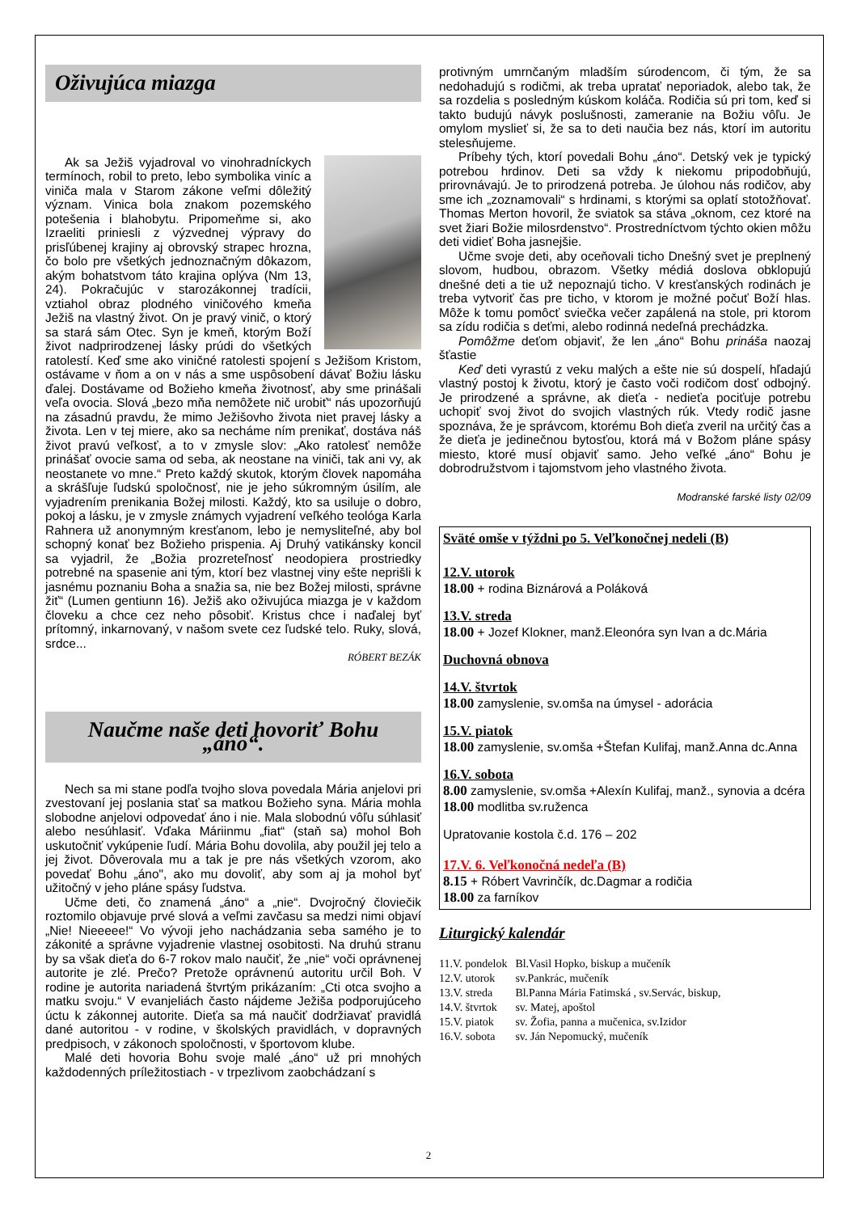Oživujúca miazga
Ak sa Ježiš vyjadroval vo vinohradníckych termínoch, robil to preto, lebo symbolika viníc a viniča mala v Starom zákone veľmi dôležitý význam. Vinica bola znakom pozemského potešenia i blahobytu. Pripomeňme si, ako Izraeliti priniesli z výzvednej výpravy do prisľúbenej krajiny aj obrovský strapec hrozna, čo bolo pre všetkých jednoznačným dôkazom, akým bohatstvom táto krajina oplýva (Nm 13, 24). Pokračujúc v starozákonnej tradícii, vztiahol obraz plodného viničového kmeňa Ježiš na vlastný život. On je pravý vinič, o ktorý sa stará sám Otec. Syn je kmeň, ktorým Boží život nadprirodzenej lásky prúdi do všetkých ratolestí. Keď sme ako viničné ratolesti spojení s Ježišom Kristom, ostávame v ňom a on v nás a sme uspôsobení dávať Božiu lásku ďalej. Dostávame od Božieho kmeňa životnosť, aby sme prinášali veľa ovocia. Slová „bezo mňa nemôžete nič urobiť“ nás upozorňujú na zásadnú pravdu, že mimo Ježišovho života niet pravej lásky a života. Len v tej miere, ako sa necháme ním prenikať, dostáva náš život pravú veľkosť, a to v zmysle slov: „Ako ratolesť nemôže prinášať ovocie sama od seba, ak neostane na viniči, tak ani vy, ak neostanete vo mne.“ Preto každý skutok, ktorým človek napomáha a skrášľuje ľudskú spoločnosť, nie je jeho súkromným úsilím, ale vyjadrením prenikania Božej milosti. Každý, kto sa usiluje o dobro, pokoj a lásku, je v zmysle známych vyjadrení veľkého teológa Karla Rahnera už anonymným kresťanom, lebo je nemysliteľné, aby bol schopný konať bez Božieho prispenia. Aj Druhý vatikánsky koncil sa vyjadril, že „Božia prozreteľnosť neodopiera prostriedky potrebné na spasenie ani tým, ktorí bez vlastnej viny ešte neprišli k jasnému poznaniu Boha a snažia sa, nie bez Božej milosti, správne žiť“ (Lumen gentiunn 16). Ježiš ako oživujúca miazga je v každom človeku a chce cez neho pôsobiť. Kristus chce i naďalej byť prítomný, inkarnovaný, v našom svete cez ľudské telo. Ruky, slová, srdce...
RÓBERT BEZÁK
Naučme naše deti hovoriť Bohu „áno“.
Nech sa mi stane podľa tvojho slova povedala Mária anjelovi pri zvestovaní jej poslania stať sa matkou Božieho syna. Mária mohla slobodne anjelovi odpovedať áno i nie. Mala slobodnú vôľu súhlasiť alebo nesúhlasiť. Vďaka Máriinmu „fiat“ (staň sa) mohol Boh uskutočniť vykúpenie ľudí. Mária Bohu dovolila, aby použil jej telo a jej život. Dôverovala mu a tak je pre nás všetkých vzorom, ako povedať Bohu „áno", ako mu dovoliť, aby som aj ja mohol byť užitočný v jeho pláne spásy ľudstva.
Učme deti, čo znamená „áno“ a „nie“. Dvojročný človiečik roztomilo objavuje prvé slová a veľmi zavčasu sa medzi nimi objaví „Nie! Nieeeee!“ Vo vývoji jeho nachádzania seba samého je to zákonité a správne vyjadrenie vlastnej osobitosti. Na druhú stranu by sa však dieťa do 6-7 rokov malo naučiť, že „nie“ voči oprávnenej autorite je zlé. Prečo? Pretože oprávnenú autoritu určil Boh. V rodine je autorita nariadená štvrtým prikázaním: „Cti otca svojho a matku svoju.“ V evanjeliách často nájdeme Ježiša podporujúceho úctu k zákonnej autorite. Dieťa sa má naučiť dodržiavať pravidlá dané autoritou - v rodine, v školských pravidlách, v dopravných predpisoch, v zákonoch spoločnosti, v športovom klube.
Malé deti hovoria Bohu svoje malé „áno“ už pri mnohých každodenných príležitostiach - v trpezlivom zaobchádzaní s
protivným umrnčaným mladším súrodencom, či tým, že sa nedohadujú s rodičmi, ak treba upratať neporiadok, alebo tak, že sa rozdelia s posledným kúskom koláča. Rodičia sú pri tom, keď si takto budujú návyk poslušnosti, zameranie na Božiu vôľu. Je omylom myslieť si, že sa to deti naučia bez nás, ktorí im autoritu stelesňujeme.
Príbehy tých, ktorí povedali Bohu „áno“. Detský vek je typický potrebou hrdinov. Deti sa vždy k niekomu pripodobňujú, prirovnávajú. Je to prirodzená potreba. Je úlohou nás rodičov, aby sme ich „zoznamovali“ s hrdinami, s ktorými sa oplatí stotožňovať. Thomas Merton hovoril, že sviatok sa stáva „oknom, cez ktoré na svet žiari Božie milosrdenstvo“. Prostredníctvom týchto okien môžu deti vidieť Boha jasnejšie.
Učme svoje deti, aby oceňovali ticho Dnešný svet je preplnený slovom, hudbou, obrazom. Všetky médiá doslova obklopujú dnešné deti a tie už nepoznajú ticho. V kresťanských rodinách je treba vytvoriť čas pre ticho, v ktorom je možné počuť Boží hlas. Môže k tomu pomôcť sviečka večer zapálená na stole, pri ktorom sa zídu rodičia s deťmi, alebo rodinná nedeľná prechádzka.
Pomôžme deťom objaviť, že len „áno“ Bohu prináša naozaj šťastie
Keď deti vyrastú z veku malých a ešte nie sú dospelí, hľadajú vlastný postoj k životu, ktorý je často voči rodičom dosť odbojný. Je prirodzené a správne, ak dieťa - nedieťa pociťuje potrebu uchopiť svoj život do svojich vlastných rúk. Vtedy rodič jasne spoznáva, že je správcom, ktorému Boh dieťa zveril na určitý čas a že dieťa je jedinečnou bytosťou, ktorá má v Božom pláne spásy miesto, ktoré musí objaviť samo. Jeho veľké „áno“ Bohu je dobrodružstvom i tajomstvom jeho vlastného života.
Modranské farské listy 02/09
Sväté omše v týždni po 5. Veľkonočnej nedeli (B)
12.V. utorok
18.00 + rodina Biznárová a Poláková
13.V. streda
18.00 + Jozef Klokner, manž.Eleonóra syn Ivan a dc.Mária
Duchovná obnova
14.V. štvrtok
18.00 zamyslenie, sv.omša na úmysel - adorácia
15.V. piatok
18.00 zamyslenie, sv.omša +Štefan Kulifaj, manž.Anna dc.Anna
16.V. sobota
8.00 zamyslenie, sv.omša +Alexín Kulifaj, manž., synovia a dcéra
18.00 modlitba sv.ruženca
Upratovanie kostola č.d. 176 – 202
17.V. 6. Veľkonočná nedeľa (B)
8.15 + Róbert Vavrinčík, dc.Dagmar a rodičia
18.00 za farníkov
Liturgický kalendár
| 11.V. pondelok | Bl.Vasil Hopko, biskup a mučeník |
| 12.V. utorok | sv.Pankrác, mučeník |
| 13.V. streda | Bl.Panna Mária Fatimská , sv.Servác, biskup, |
| 14.V. štvrtok | sv. Matej, apoštol |
| 15.V. piatok | sv. Žofia, panna a mučenica, sv.Izidor |
| 16.V. sobota | sv. Ján Nepomucký, mučeník |
2